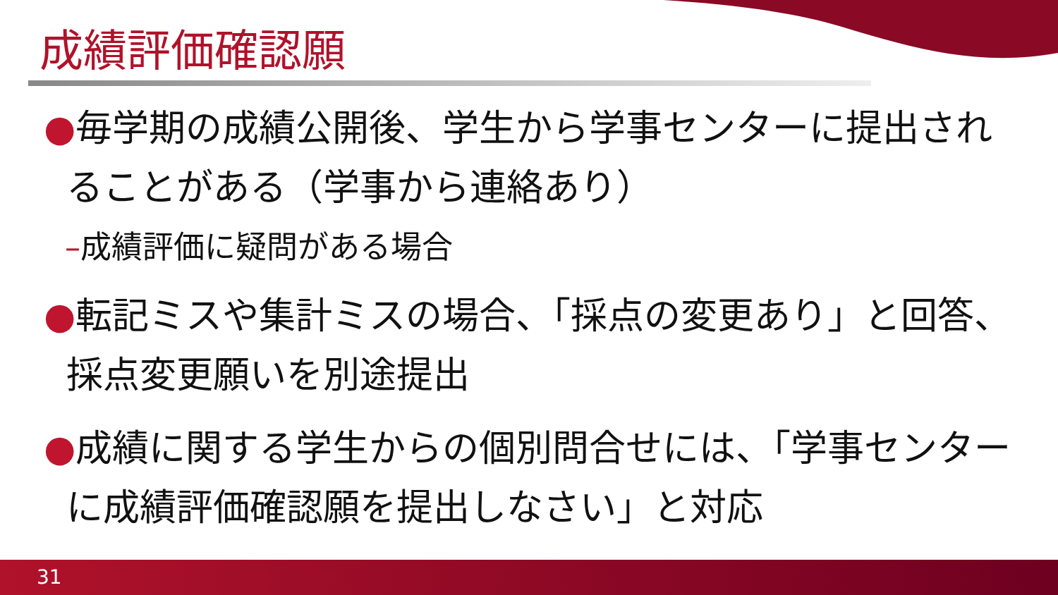成績評価確認願
●毎学期の成績公開後、学生から学事センターに提出されることがある（学事から連絡あり）
–成績評価に疑問がある場合
●転記ミスや集計ミスの場合、「採点の変更あり」と回答、採点変更願いを別途提出
●成績に関する学生からの個別問合せには、「学事センターに成績評価確認願を提出しなさい」と対応
31